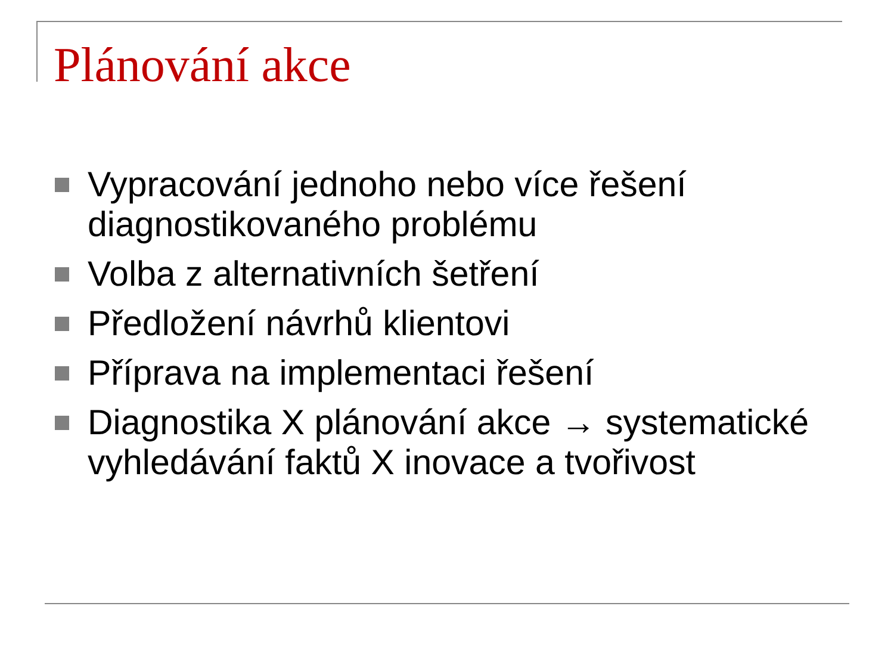Plánování akce
Vypracování jednoho nebo více řešení diagnostikovaného problému
Volba z alternativních šetření
Předložení návrhů klientovi
Příprava na implementaci řešení
Diagnostika X plánování akce → systematické vyhledávání faktů X inovace a tvořivost